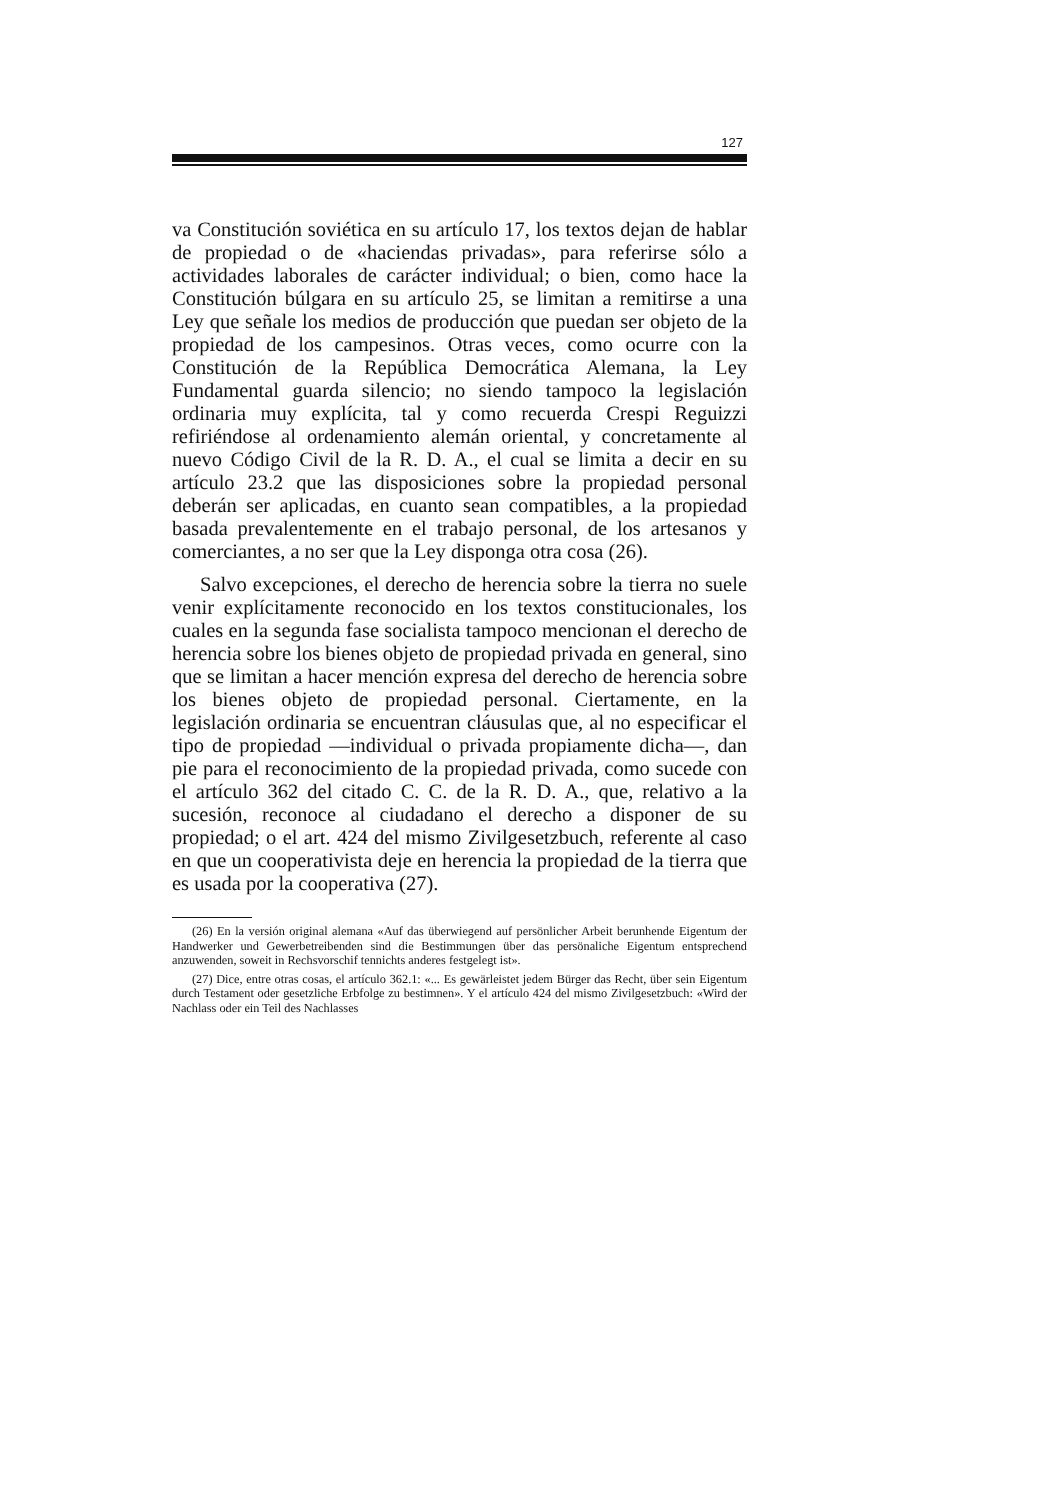127
va Constitución soviética en su artículo 17, los textos dejan de hablar de propiedad o de «haciendas privadas», para referirse sólo a actividades laborales de carácter individual; o bien, como hace la Constitución búlgara en su artículo 25, se limitan a remitirse a una Ley que señale los medios de producción que puedan ser objeto de la propiedad de los campesinos. Otras veces, como ocurre con la Constitución de la República Democrática Alemana, la Ley Fundamental guarda silencio; no siendo tampoco la legislación ordinaria muy explícita, tal y como recuerda Crespi Reguizzi refiriéndose al ordenamiento alemán oriental, y concretamente al nuevo Código Civil de la R. D. A., el cual se limita a decir en su artículo 23.2 que las disposiciones sobre la propiedad personal deberán ser aplicadas, en cuanto sean compatibles, a la propiedad basada prevalentemente en el trabajo personal, de los artesanos y comerciantes, a no ser que la Ley disponga otra cosa (26).
Salvo excepciones, el derecho de herencia sobre la tierra no suele venir explícitamente reconocido en los textos constitucionales, los cuales en la segunda fase socialista tampoco mencionan el derecho de herencia sobre los bienes objeto de propiedad privada en general, sino que se limitan a hacer mención expresa del derecho de herencia sobre los bienes objeto de propiedad personal. Ciertamente, en la legislación ordinaria se encuentran cláusulas que, al no especificar el tipo de propiedad —individual o privada propiamente dicha—, dan pie para el reconocimiento de la propiedad privada, como sucede con el artículo 362 del citado C. C. de la R. D. A., que, relativo a la sucesión, reconoce al ciudadano el derecho a disponer de su propiedad; o el art. 424 del mismo Zivilgesetzbuch, referente al caso en que un cooperativista deje en herencia la propiedad de la tierra que es usada por la cooperativa (27).
(26) En la versión original alemana «Auf das überwiegend auf persönlicher Arbeit berunhende Eigentum der Handwerker und Gewerbetreibenden sind die Bestimmungen über das persönaliche Eigentum entsprechend anzuwenden, soweit in Rechsvorschif tennichts anderes festgelegt ist».
(27) Dice, entre otras cosas, el artículo 362.1: «... Es gewärleistet jedem Bürger das Recht, über sein Eigentum durch Testament oder gesetzliche Erbfolge zu bestimnen». Y el artículo 424 del mismo Zivilgesetzbuch: «Wird der Nachlass oder ein Teil des Nachlasses